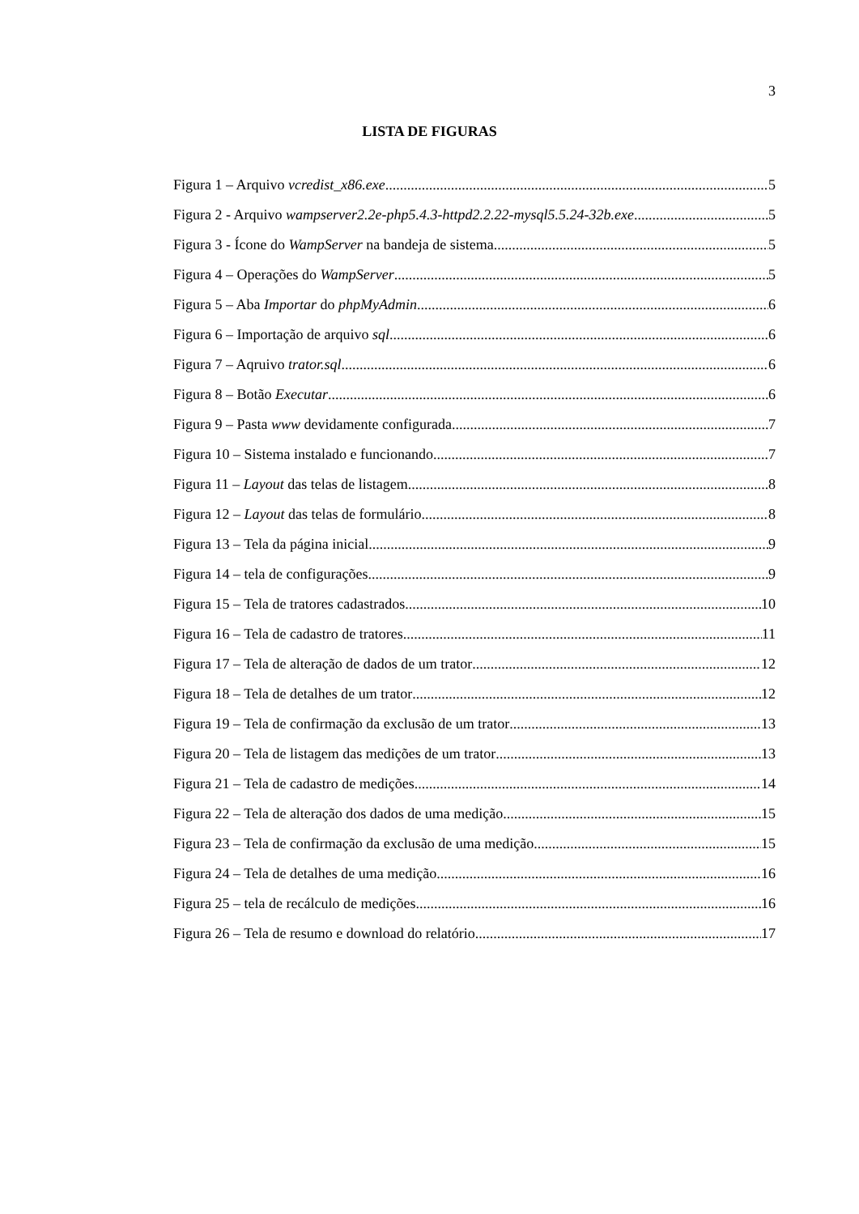3
LISTA DE FIGURAS
Figura 1 – Arquivo vcredist_x86.exe 5
Figura 2 - Arquivo wampserver2.2e-php5.4.3-httpd2.2.22-mysql5.5.24-32b.exe 5
Figura 3 - Ícone do WampServer na bandeja de sistema 5
Figura 4 – Operações do WampServer 5
Figura 5 – Aba Importar do phpMyAdmin 6
Figura 6 – Importação de arquivo sql 6
Figura 7 – Aqruivo trator.sql 6
Figura 8 – Botão Executar 6
Figura 9 – Pasta www devidamente configurada 7
Figura 10 – Sistema instalado e funcionando 7
Figura 11 – Layout das telas de listagem 8
Figura 12 – Layout das telas de formulário 8
Figura 13 – Tela da página inicial 9
Figura 14 – tela de configurações 9
Figura 15 – Tela de tratores cadastrados 10
Figura 16 – Tela de cadastro de tratores 11
Figura 17 – Tela de alteração de dados de um trator 12
Figura 18 – Tela de detalhes de um trator 12
Figura 19 – Tela de confirmação da exclusão de um trator 13
Figura 20 – Tela de listagem das medições de um trator 13
Figura 21 – Tela de cadastro de medições 14
Figura 22 – Tela de alteração dos dados de uma medição 15
Figura 23 – Tela de confirmação da exclusão de uma medição 15
Figura 24 – Tela de detalhes de uma medição 16
Figura 25 – tela de recálculo de medições 16
Figura 26 – Tela de resumo e download do relatório 17